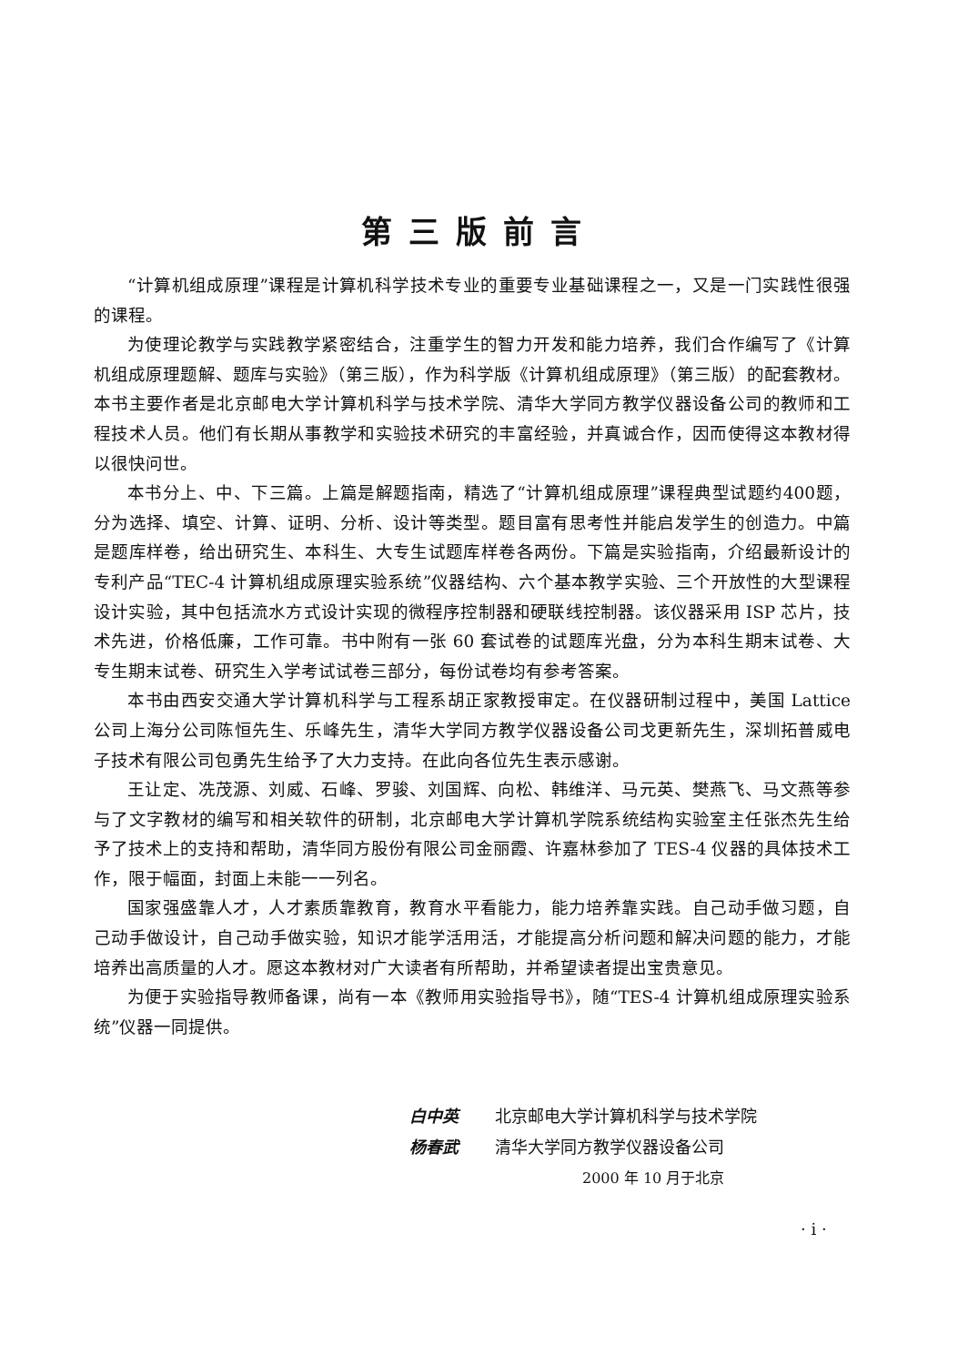第三版前言
“计算机组成原理”课程是计算机科学技术专业的重要专业基础课程之一，又是一门实践性很强的课程。
为使理论教学与实践教学紧密结合，注重学生的智力开发和能力培养，我们合作编写了《计算机组成原理题解、题库与实验》（第三版），作为科学版《计算机组成原理》（第三版）的配套教材。本书主要作者是北京邮电大学计算机科学与技术学院、清华大学同方教学仪器设备公司的教师和工程技术人员。他们有长期从事教学和实验技术研究的丰富经验，并真诚合作，因而使得这本教材得以很快问世。
本书分上、中、下三篇。上篇是解题指南，精选了“计算机组成原理”课程典型试题约400题，分为选择、填空、计算、证明、分析、设计等类型。题目富有思考性并能启发学生的创造力。中篇是题库样卷，给出研究生、本科生、大专生试题库样卷各两份。下篇是实验指南，介绍最新设计的专利产品“TEC-4 计算机组成原理实验系统”仪器结构、六个基本教学实验、三个开放性的大型课程设计实验，其中包括流水方式设计实现的微程序控制器和硬联线控制器。该仪器采用 ISP 芯片，技术先进，价格低廉，工作可靠。书中附有一张 60 套试卷的试题库光盘，分为本科生期末试卷、大专生期末试卷、研究生入学考试试卷三部分，每份试卷均有参考答案。
本书由西安交通大学计算机科学与工程系胡正家教授审定。在仪器研制过程中，美国 Lattice 公司上海分公司陈恒先生、乐峰先生，清华大学同方教学仪器设备公司戈更新先生，深圳拓普威电子技术有限公司包勇先生给予了大力支持。在此向各位先生表示感谢。
王让定、冼茂源、刘威、石峰、罗骏、刘国辉、向松、韩维洋、马元英、樊燕飞、马文燕等参与了文字教材的编写和相关软件的研制，北京邮电大学计算机学院系统结构实验室主任张杰先生给予了技术上的支持和帮助，清华同方股份有限公司金丽霞、许嘉林参加了 TES-4 仪器的具体技术工作，限于幅面，封面上未能一一列名。
国家强盛靠人才，人才素质靠教育，教育水平看能力，能力培养靠实践。自己动手做习题，自己动手做设计，自己动手做实验，知识才能学活用活，才能提高分析问题和解决问题的能力，才能培养出高质量的人才。愿这本教材对广大读者有所帮助，并希望读者提出宝贵意见。
为便于实验指导教师备课，尚有一本《教师用实验指导书》，随“TES-4 计算机组成原理实验系统”仪器一同提供。
白中英 北京邮电大学计算机科学与技术学院
杨春武 清华大学同方教学仪器设备公司
2000 年 10 月于北京
· i ·